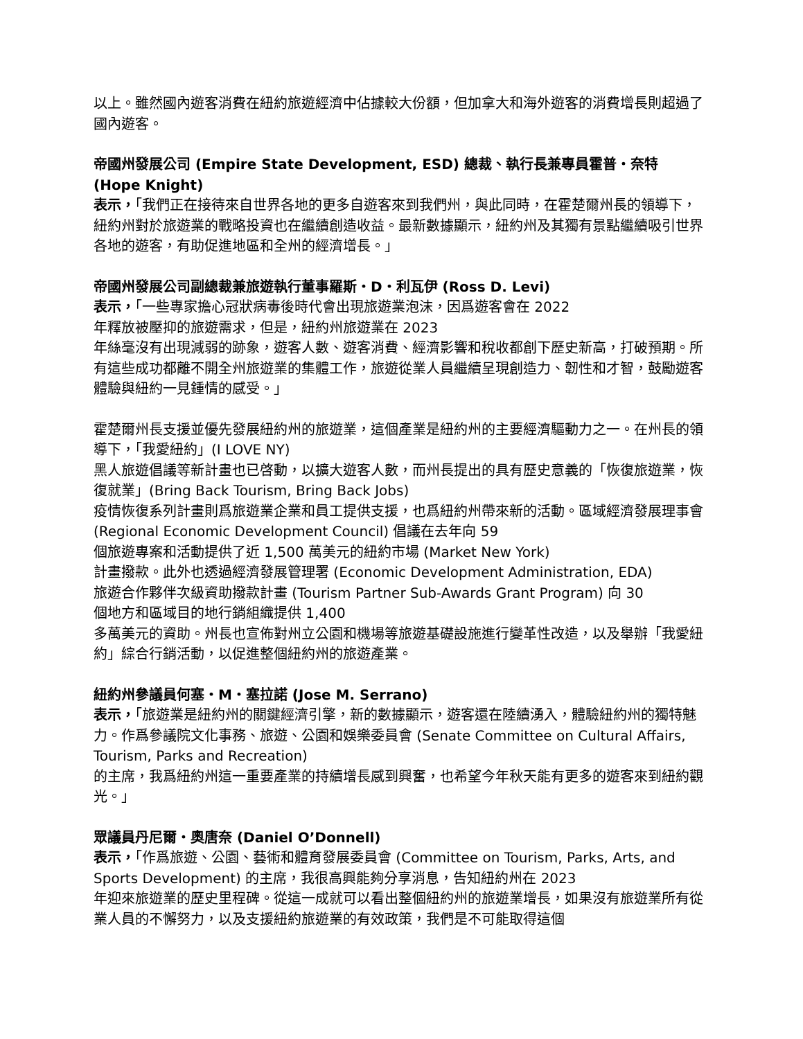以上。雖然國內遊客消費在紐約旅遊經濟中佔據較大份額，但加拿大和海外遊客的消費增長則超過了國內遊客。
帝國州發展公司 (Empire State Development, ESD) 總裁、執行長兼專員霍普・奈特 (Hope Knight)
表示，「我們正在接待來自世界各地的更多自遊客來到我們州，與此同時，在霍楚爾州長的領導下，紐約州對於旅遊業的戰略投資也在繼續創造收益。最新數據顯示，紐約州及其獨有景點繼續吸引世界各地的遊客，有助促進地區和全州的經濟增長。」
帝國州發展公司副總裁兼旅遊執行董事羅斯・D・利瓦伊 (Ross D. Levi)
表示，「一些專家擔心冠狀病毒後時代會出現旅遊業泡沫，因爲遊客會在 2022
年釋放被壓抑的旅遊需求，但是，紐約州旅遊業在 2023
年絲毫沒有出現減弱的跡象，遊客人數、遊客消費、經濟影響和稅收都創下歷史新高，打破預期。所有這些成功都離不開全州旅遊業的集體工作，旅遊從業人員繼續呈現創造力、韌性和才智，鼓勵遊客體驗與紐約一見鍾情的感受。」
霍楚爾州長支援並優先發展紐約州的旅遊業，這個產業是紐約州的主要經濟驅動力之一。在州長的領導下，「我愛紐約」(I LOVE NY)
黑人旅遊倡議等新計畫也已啓動，以擴大遊客人數，而州長提出的具有歷史意義的「恢復旅遊業，恢復就業」(Bring Back Tourism, Bring Back Jobs)
疫情恢復系列計畫則爲旅遊業企業和員工提供支援，也爲紐約州帶來新的活動。區域經濟發展理事會 (Regional Economic Development Council) 倡議在去年向 59
個旅遊專案和活動提供了近 1,500 萬美元的紐約市場 (Market New York)
計畫撥款。此外也透過經濟發展管理署 (Economic Development Administration, EDA)
旅遊合作夥伴次級資助撥款計畫 (Tourism Partner Sub-Awards Grant Program) 向 30
個地方和區域目的地行銷組織提供 1,400
多萬美元的資助。州長也宣佈對州立公園和機場等旅遊基礎設施進行變革性改造，以及舉辦「我愛紐約」綜合行銷活動，以促進整個紐約州的旅遊產業。
紐約州參議員何塞・M・塞拉諾 (Jose M. Serrano)
表示，「旅遊業是紐約州的關鍵經濟引擎，新的數據顯示，遊客還在陸續湧入，體驗紐約州的獨特魅力。作爲參議院文化事務、旅遊、公園和娛樂委員會 (Senate Committee on Cultural Affairs, Tourism, Parks and Recreation)
的主席，我爲紐約州這一重要產業的持續增長感到興奮，也希望今年秋天能有更多的遊客來到紐約觀光。」
眾議員丹尼爾・奧唐奈 (Daniel O’Donnell)
表示，「作爲旅遊、公園、藝術和體育發展委員會 (Committee on Tourism, Parks, Arts, and Sports Development) 的主席，我很高興能夠分享消息，告知紐約州在 2023
年迎來旅遊業的歷史里程碑。從這一成就可以看出整個紐約州的旅遊業增長，如果沒有旅遊業所有從業人員的不懈努力，以及支援紐約旅遊業的有效政策，我們是不可能取得這個